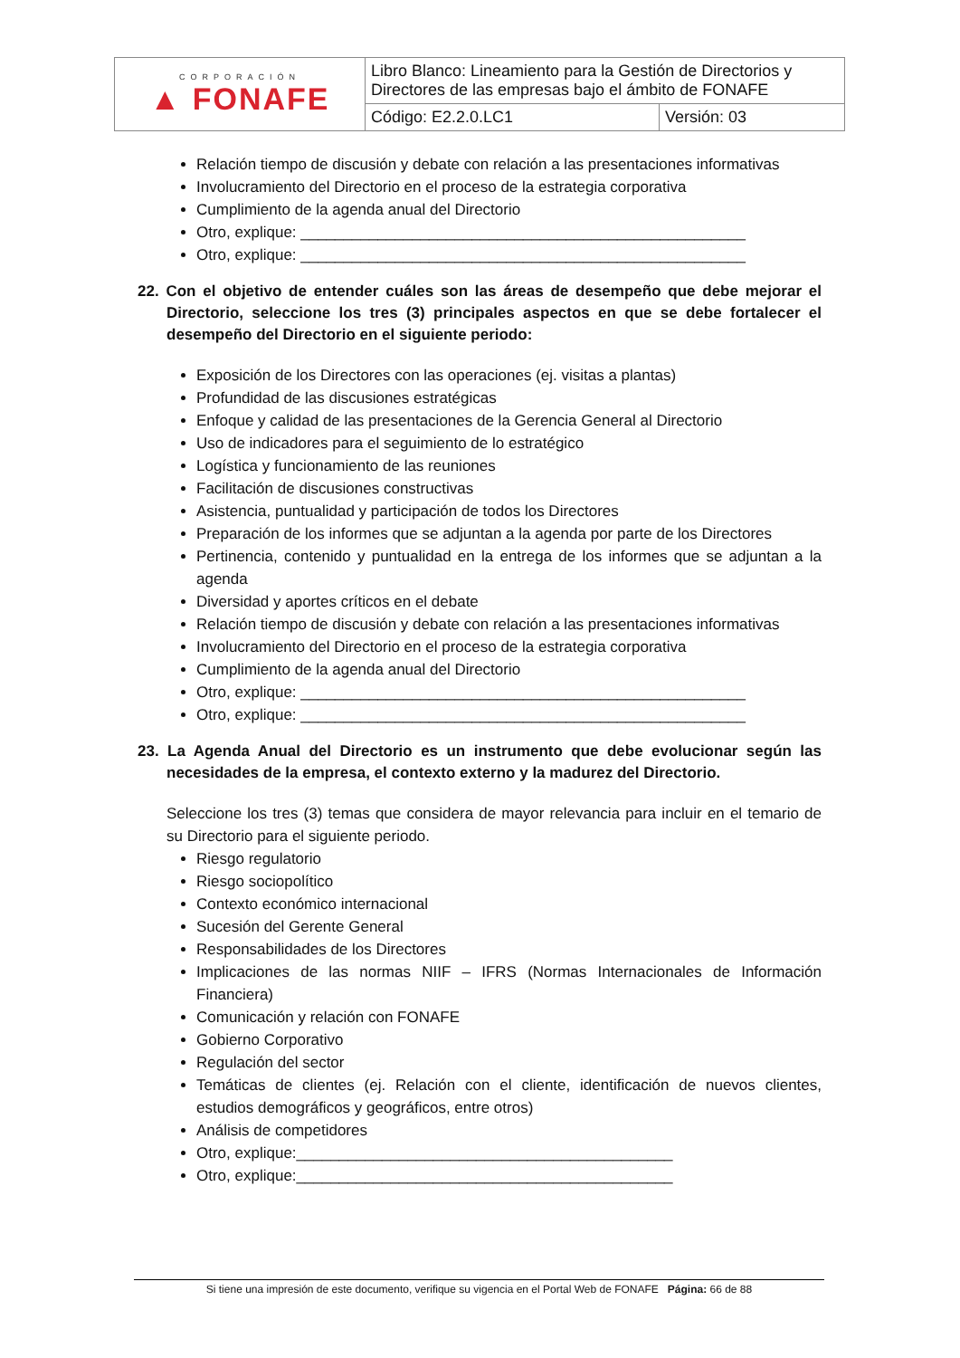| CORPORACIÓN ▲ FONAFE | Libro Blanco: Lineamiento para la Gestión de Directorios y Directores de las empresas bajo el ámbito de FONAFE | |
| | Código: E2.2.0.LC1 | Versión: 03 |
Relación tiempo de discusión y debate con relación a las presentaciones informativas
Involucramiento del Directorio en el proceso de la estrategia corporativa
Cumplimiento de la agenda anual del Directorio
Otro, explique: ____________________________________________________
Otro, explique: ____________________________________________________
22. Con el objetivo de entender cuáles son las áreas de desempeño que debe mejorar el Directorio, seleccione los tres (3) principales aspectos en que se debe fortalecer el desempeño del Directorio en el siguiente periodo:
Exposición de los Directores con las operaciones (ej. visitas a plantas)
Profundidad de las discusiones estratégicas
Enfoque y calidad de las presentaciones de la Gerencia General al Directorio
Uso de indicadores para el seguimiento de lo estratégico
Logística y funcionamiento de las reuniones
Facilitación de discusiones constructivas
Asistencia, puntualidad y participación de todos los Directores
Preparación de los informes que se adjuntan a la agenda por parte de los Directores
Pertinencia, contenido y puntualidad en la entrega de los informes que se adjuntan a la agenda
Diversidad y aportes críticos en el debate
Relación tiempo de discusión y debate con relación a las presentaciones informativas
Involucramiento del Directorio en el proceso de la estrategia corporativa
Cumplimiento de la agenda anual del Directorio
Otro, explique: ____________________________________________________
Otro, explique: ____________________________________________________
23. La Agenda Anual del Directorio es un instrumento que debe evolucionar según las necesidades de la empresa, el contexto externo y la madurez del Directorio.
Seleccione los tres (3) temas que considera de mayor relevancia para incluir en el temario de su Directorio para el siguiente periodo.
Riesgo regulatorio
Riesgo sociopolítico
Contexto económico internacional
Sucesión del Gerente General
Responsabilidades de los Directores
Implicaciones de las normas NIIF – IFRS (Normas Internacionales de Información Financiera)
Comunicación y relación con FONAFE
Gobierno Corporativo
Regulación del sector
Temáticas de clientes (ej. Relación con el cliente, identificación de nuevos clientes, estudios demográficos y geográficos, entre otros)
Análisis de competidores
Otro, explique:____________________________________________
Otro, explique:____________________________________________
Si tiene una impresión de este documento, verifique su vigencia en el Portal Web de FONAFE Página: 66 de 88